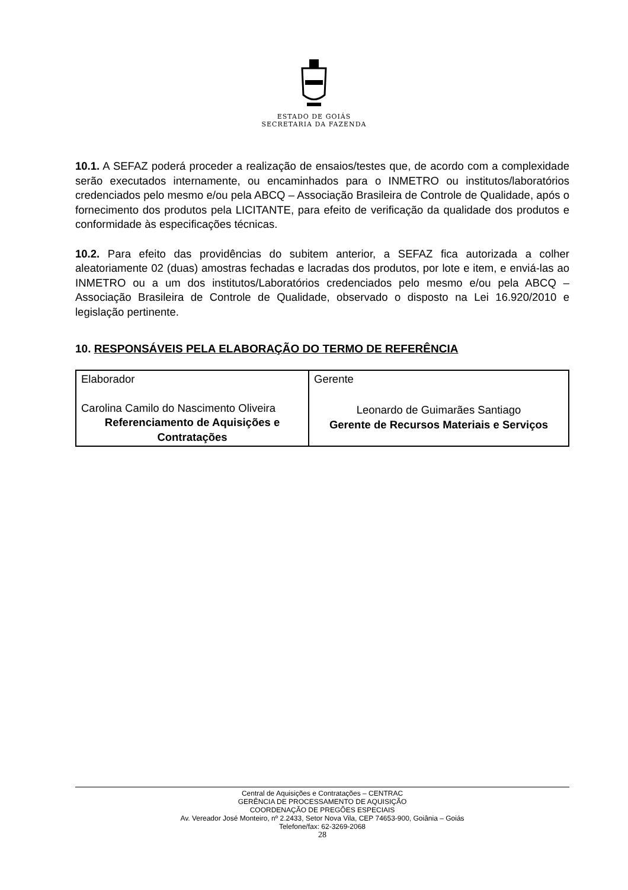ESTADO DE GOIÁS
SECRETARIA DA FAZENDA
10.1. A SEFAZ poderá proceder a realização de ensaios/testes que, de acordo com a complexidade serão executados internamente, ou encaminhados para o INMETRO ou institutos/laboratórios credenciados pelo mesmo e/ou pela ABCQ – Associação Brasileira de Controle de Qualidade, após o fornecimento dos produtos pela LICITANTE, para efeito de verificação da qualidade dos produtos e conformidade às especificações técnicas.
10.2. Para efeito das providências do subitem anterior, a SEFAZ fica autorizada a colher aleatoriamente 02 (duas) amostras fechadas e lacradas dos produtos, por lote e item, e enviá-las ao INMETRO ou a um dos institutos/Laboratórios credenciados pelo mesmo e/ou pela ABCQ – Associação Brasileira de Controle de Qualidade, observado o disposto na Lei 16.920/2010 e legislação pertinente.
10. RESPONSÁVEIS PELA ELABORAÇÃO DO TERMO DE REFERÊNCIA
| Elaborador Carolina Camilo do Nascimento Oliveira Referenciamento de Aquisições e Contratações | Gerente Leonardo de Guimarães Santiago Gerente de Recursos Materiais e Serviços |
Central de Aquisições e Contratações – CENTRAC
GERÊNCIA DE PROCESSAMENTO DE AQUISIÇÃO
COORDENAÇÃO DE PREGÕES ESPECIAIS
Av. Vereador José Monteiro, nº 2.2433, Setor Nova Vila, CEP 74653-900, Goiânia – Goiás
Telefone/fax: 62-3269-2068
28